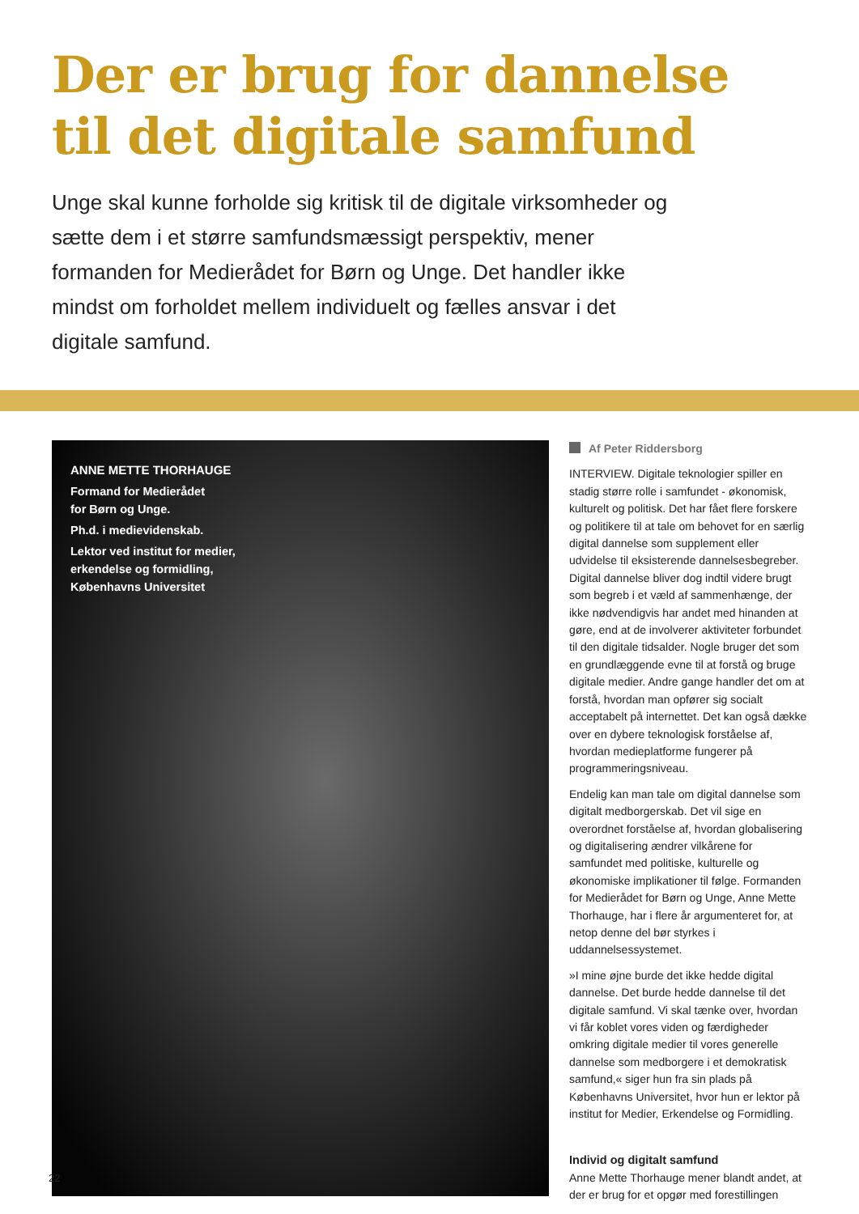Der er brug for dannelse
til det digitale samfund
Unge skal kunne forholde sig kritisk til de digitale virksomheder og sætte dem i et større samfundsmæssigt perspektiv, mener formanden for Medierådet for Børn og Unge. Det handler ikke mindst om forholdet mellem individuelt og fælles ansvar i det digitale samfund.
ANNE METTE THORHAUGE
Formand for Medierådet
for Børn og Unge.
Ph.d. i medievidenskab.
Lektor ved institut for medier,
erkendelse og formidling,
Københavns Universitet
Af Peter Riddersborg
INTERVIEW. Digitale teknologier spiller en stadig større rolle i samfundet - økonomisk, kulturelt og politisk. Det har fået flere forskere og politikere til at tale om behovet for en særlig digital dannelse som supplement eller udvidelse til eksisterende dannelsesbegreber. Digital dannelse bliver dog indtil videre brugt som begreb i et væld af sammenhænge, der ikke nødvendigvis har andet med hinanden at gøre, end at de involverer aktiviteter forbundet til den digitale tidsalder. Nogle bruger det som en grundlæggende evne til at forstå og bruge digitale medier. Andre gange handler det om at forstå, hvordan man opfører sig socialt acceptabelt på internettet. Det kan også dække over en dybere teknologisk forståelse af, hvordan medieplatforme fungerer på programmeringsniveau.
Endelig kan man tale om digital dannelse som digitalt medborgerskab. Det vil sige en overordnet forståelse af, hvordan globalisering og digitalisering ændrer vilkårene for samfundet med politiske, kulturelle og økonomiske implikationer til følge. Formanden for Medierådet for Børn og Unge, Anne Mette Thorhauge, har i flere år argumenteret for, at netop denne del bør styrkes i uddannelsessystemet.
»I mine øjne burde det ikke hedde digital dannelse. Det burde hedde dannelse til det digitale samfund. Vi skal tænke over, hvordan vi får koblet vores viden og færdigheder omkring digitale medier til vores generelle dannelse som medborgere i et demokratisk samfund,« siger hun fra sin plads på Københavns Universitet, hvor hun er lektor på institut for Medier, Erkendelse og Formidling.
Individ og digitalt samfund
Anne Mette Thorhauge mener blandt andet, at der er brug for et opgør med forestillingen
22